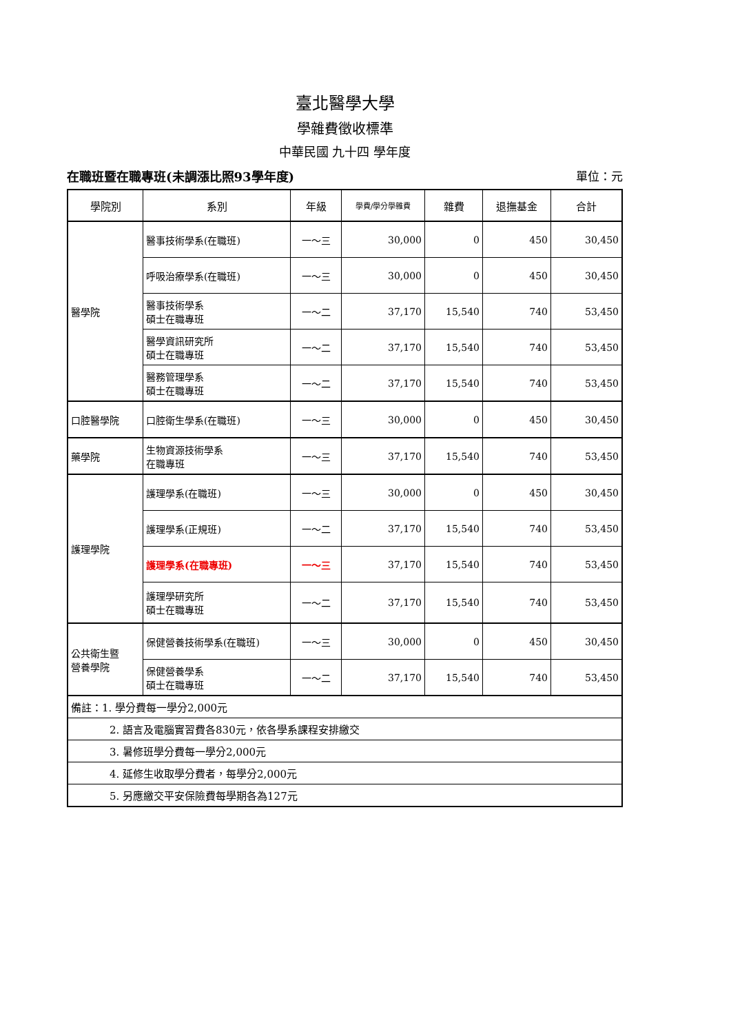臺北醫學大學
學雜費徵收標準
中華民國 九十四 學年度
在職班暨在職專班(未調漲比照93學年度) 單位：元
| 學院別 | 系別 | 年級 | 學費/學分學雜費 | 雜費 | 退撫基金 | 合計 |
| --- | --- | --- | --- | --- | --- | --- |
| 醫學院 | 醫事技術學系(在職班) | 一～三 | 30,000 | 0 | 450 | 30,450 |
| | 呼吸治療學系(在職班) | 一～三 | 30,000 | 0 | 450 | 30,450 |
| | 醫事技術學系 碩士在職專班 | 一～二 | 37,170 | 15,540 | 740 | 53,450 |
| | 醫學資訊研究所 碩士在職專班 | 一～二 | 37,170 | 15,540 | 740 | 53,450 |
| | 醫務管理學系 碩士在職專班 | 一～二 | 37,170 | 15,540 | 740 | 53,450 |
| 口腔醫學院 | 口腔衛生學系(在職班) | 一～三 | 30,000 | 0 | 450 | 30,450 |
| 藥學院 | 生物資源技術學系 在職專班 | 一～三 | 37,170 | 15,540 | 740 | 53,450 |
| 護理學院 | 護理學系(在職班) | 一～三 | 30,000 | 0 | 450 | 30,450 |
| | 護理學系(正規班) | 一～二 | 37,170 | 15,540 | 740 | 53,450 |
| | 護理學系(在職專班) | 一～三 | 37,170 | 15,540 | 740 | 53,450 |
| | 護理學研究所 碩士在職專班 | 一～二 | 37,170 | 15,540 | 740 | 53,450 |
| 公共衛生暨 營養學院 | 保健營養技術學系(在職班) | 一～三 | 30,000 | 0 | 450 | 30,450 |
| | 保健營養學系 碩士在職專班 | 一～二 | 37,170 | 15,540 | 740 | 53,450 |
| 備註：1. 學分費每一學分2,000元 | | | | | | |
| 2. 語言及電腦實習費各830元，依各學系課程安排繳交 | | | | | | |
| 3. 暑修班學分費每一學分2,000元 | | | | | | |
| 4. 延修生收取學分費者，每學分2,000元 | | | | | | |
| 5. 另應繳交平安保險費每學期各為127元 | | | | | | |